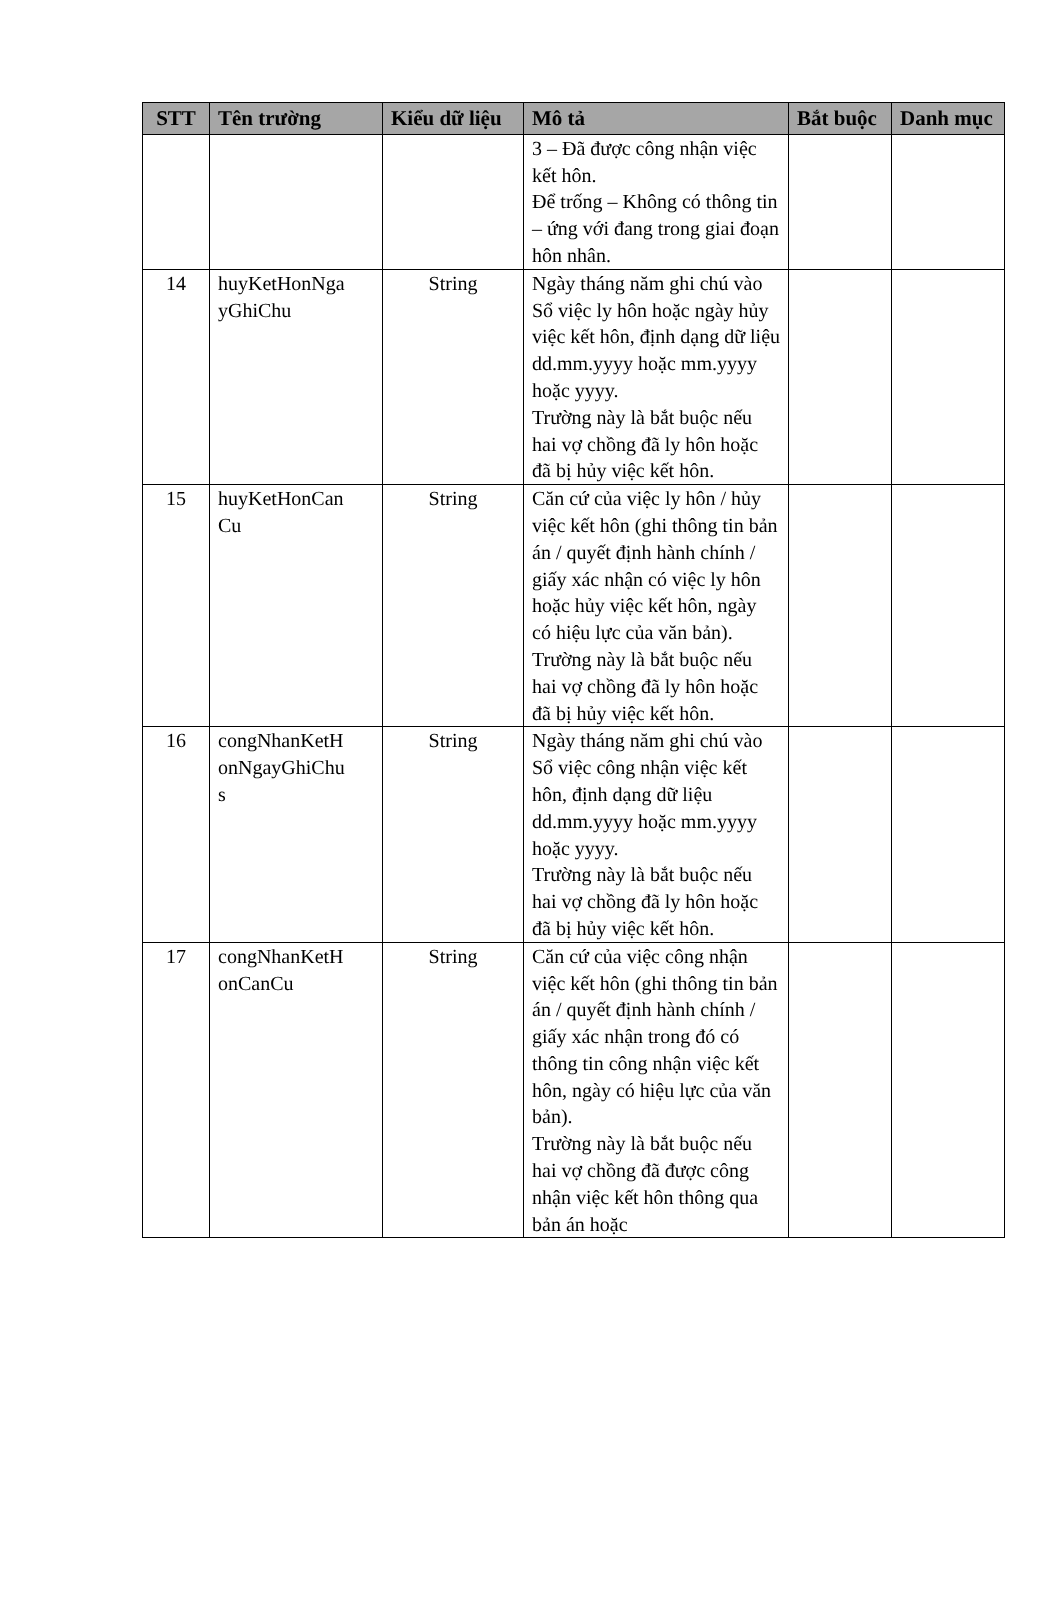| STT | Tên trường | Kiểu dữ liệu | Mô tả | Bắt buộc | Danh mục |
| --- | --- | --- | --- | --- | --- |
| | | | 3 – Đã được công nhận việc kết hôn. Để trống – Không có thông tin – ứng với đang trong giai đoạn hôn nhân. | | |
| 14 | huyKetHonNga yGhiChu | String | Ngày tháng năm ghi chú vào Sổ việc ly hôn hoặc ngày hủy việc kết hôn, định dạng dữ liệu dd.mm.yyyy hoặc mm.yyyy hoặc yyyy. Trường này là bắt buộc nếu hai vợ chồng đã ly hôn hoặc đã bị hủy việc kết hôn. | | |
| 15 | huyKetHonCan Cu | String | Căn cứ của việc ly hôn / hủy việc kết hôn (ghi thông tin bản án / quyết định hành chính / giấy xác nhận có việc ly hôn hoặc hủy việc kết hôn, ngày có hiệu lực của văn bản). Trường này là bắt buộc nếu hai vợ chồng đã ly hôn hoặc đã bị hủy việc kết hôn. | | |
| 16 | congNhanKetH onNgayGhiChu s | String | Ngày tháng năm ghi chú vào Sổ việc công nhận việc kết hôn, định dạng dữ liệu dd.mm.yyyy hoặc mm.yyyy hoặc yyyy. Trường này là bắt buộc nếu hai vợ chồng đã ly hôn hoặc đã bị hủy việc kết hôn. | | |
| 17 | congNhanKetH onCanCu | String | Căn cứ của việc công nhận việc kết hôn (ghi thông tin bản án / quyết định hành chính / giấy xác nhận trong đó có thông tin công nhận việc kết hôn, ngày có hiệu lực của văn bản). Trường này là bắt buộc nếu hai vợ chồng đã được công nhận việc kết hôn thông qua bản án hoặc | | |